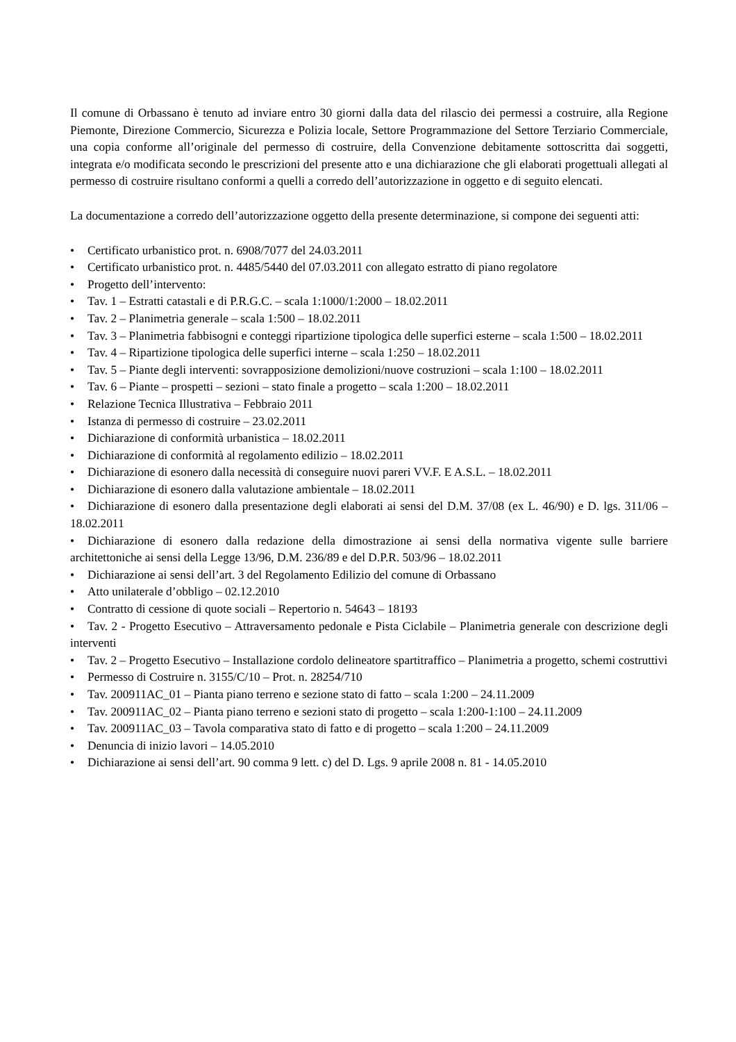Il comune di Orbassano è tenuto ad inviare entro 30 giorni dalla data del rilascio dei permessi a costruire, alla Regione Piemonte, Direzione Commercio, Sicurezza e Polizia locale, Settore Programmazione del Settore Terziario Commerciale, una copia conforme all’originale del permesso di costruire, della Convenzione debitamente sottoscritta dai soggetti, integrata e/o modificata secondo le prescrizioni del presente atto e una dichiarazione che gli elaborati progettuali allegati al permesso di costruire risultano conformi a quelli a corredo dell’autorizzazione in oggetto e di seguito elencati.
La documentazione a corredo dell’autorizzazione oggetto della presente determinazione, si compone dei seguenti atti:
• Certificato urbanistico prot. n. 6908/7077 del 24.03.2011
• Certificato urbanistico prot. n. 4485/5440 del 07.03.2011 con allegato estratto di piano regolatore
• Progetto dell’intervento:
• Tav. 1 – Estratti catastali e di P.R.G.C. – scala 1:1000/1:2000 – 18.02.2011
• Tav. 2 – Planimetria generale – scala 1:500 – 18.02.2011
• Tav. 3 – Planimetria fabbisogni e conteggi ripartizione tipologica delle superfici esterne – scala 1:500 – 18.02.2011
• Tav. 4 – Ripartizione tipologica delle superfici interne – scala 1:250 – 18.02.2011
• Tav. 5 – Piante degli interventi: sovrapposizione demolizioni/nuove costruzioni – scala 1:100 – 18.02.2011
• Tav. 6 – Piante – prospetti – sezioni – stato finale a progetto – scala 1:200 – 18.02.2011
• Relazione Tecnica Illustrativa – Febbraio 2011
• Istanza di permesso di costruire – 23.02.2011
• Dichiarazione di conformità urbanistica – 18.02.2011
• Dichiarazione di conformità al regolamento edilizio – 18.02.2011
• Dichiarazione di esonero dalla necessità di conseguire nuovi pareri VV.F. E A.S.L. – 18.02.2011
• Dichiarazione di esonero dalla valutazione ambientale – 18.02.2011
• Dichiarazione di esonero dalla presentazione degli elaborati ai sensi del D.M. 37/08 (ex L. 46/90) e D. lgs. 311/06 – 18.02.2011
• Dichiarazione di esonero dalla redazione della dimostrazione ai sensi della normativa vigente sulle barriere architettoniche ai sensi della Legge 13/96, D.M. 236/89 e del D.P.R. 503/96 – 18.02.2011
• Dichiarazione ai sensi dell’art. 3 del Regolamento Edilizio del comune di Orbassano
• Atto unilaterale d’obbligo – 02.12.2010
• Contratto di cessione di quote sociali – Repertorio n. 54643 – 18193
• Tav. 2 - Progetto Esecutivo – Attraversamento pedonale e Pista Ciclabile – Planimetria generale con descrizione degli interventi
• Tav. 2 – Progetto Esecutivo – Installazione cordolo delineatore spartitraffico – Planimetria a progetto, schemi costruttivi
• Permesso di Costruire n. 3155/C/10 – Prot. n. 28254/710
• Tav. 200911AC_01 – Pianta piano terreno e sezione stato di fatto – scala 1:200 – 24.11.2009
• Tav. 200911AC_02 – Pianta piano terreno e sezioni stato di progetto – scala 1:200-1:100 – 24.11.2009
• Tav. 200911AC_03 – Tavola comparativa stato di fatto e di progetto – scala 1:200 – 24.11.2009
• Denuncia di inizio lavori – 14.05.2010
• Dichiarazione ai sensi dell’art. 90 comma 9 lett. c) del D. Lgs. 9 aprile 2008 n. 81 - 14.05.2010